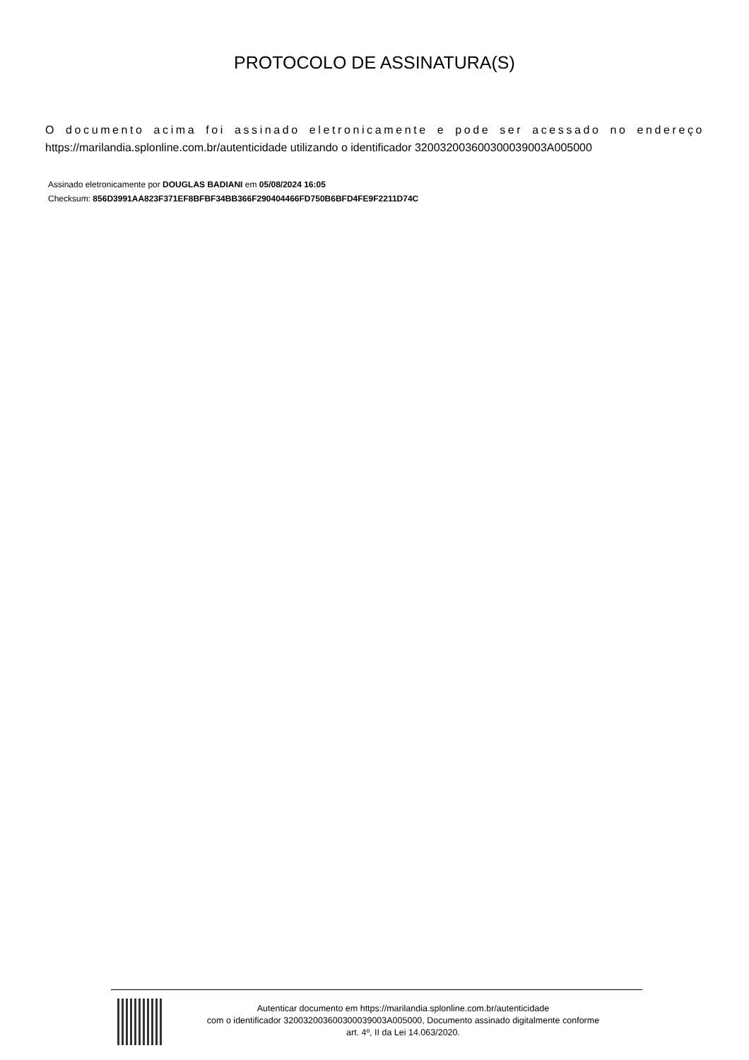PROTOCOLO DE ASSINATURA(S)
O documento acima foi assinado eletronicamente e pode ser acessado no endereço https://marilandia.splonline.com.br/autenticidade utilizando o identificador 320032003600300039003A005000
Assinado eletronicamente por DOUGLAS BADIANI em 05/08/2024 16:05
Checksum: 856D3991AA823F371EF8BFBF34BB366F290404466FD750B6BFD4FE9F2211D74C
Autenticar documento em https://marilandia.splonline.com.br/autenticidade
com o identificador 320032003600300039003A005000, Documento assinado digitalmente conforme
art. 4º, II da Lei 14.063/2020.